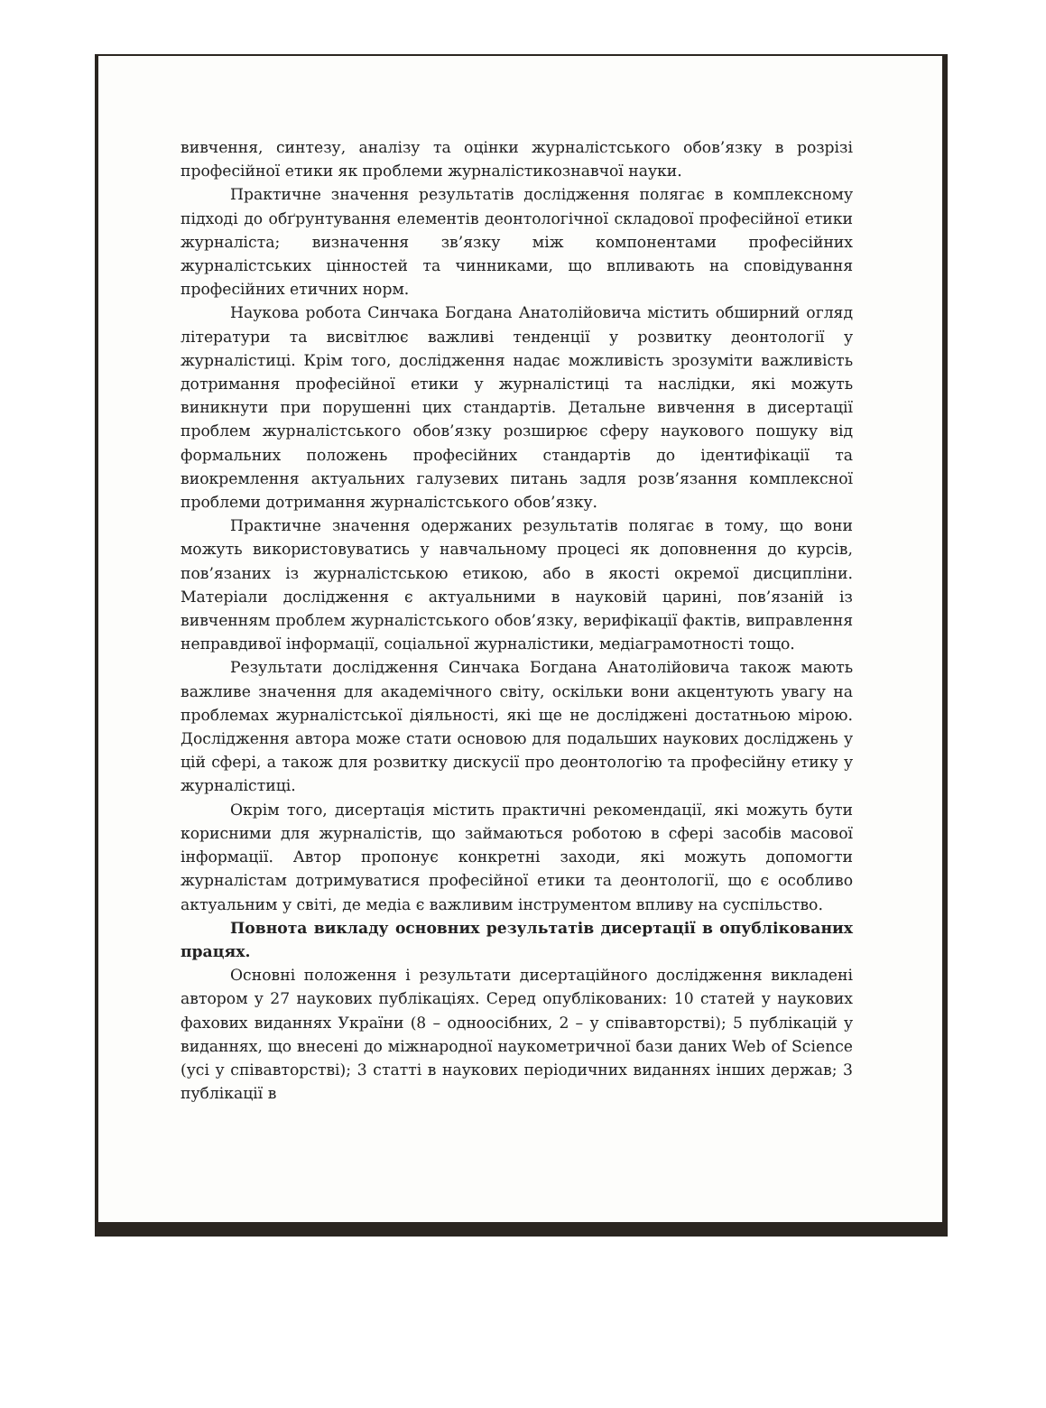вивчення, синтезу, аналізу та оцінки журналістського обов’язку в розрізі професійної етики як проблеми журналістикознавчої науки.
Практичне значення результатів дослідження полягає в комплексному підході до обґрунтування елементів деонтологічної складової професійної етики журналіста; визначення зв’язку між компонентами професійних журналістських цінностей та чинниками, що впливають на сповідування професійних етичних норм.
Наукова робота Синчака Богдана Анатолійовича містить обширний огляд літератури та висвітлює важливі тенденції у розвитку деонтології у журналістиці. Крім того, дослідження надає можливість зрозуміти важливість дотримання професійної етики у журналістиці та наслідки, які можуть виникнути при порушенні цих стандартів. Детальне вивчення в дисертації проблем журналістського обов’язку розширює сферу наукового пошуку від формальних положень професійних стандартів до ідентифікації та виокремлення актуальних галузевих питань задля розв’язання комплексної проблеми дотримання журналістського обов’язку.
Практичне значення одержаних результатів полягає в тому, що вони можуть використовуватись у навчальному процесі як доповнення до курсів, пов’язаних із журналістською етикою, або в якості окремої дисципліни. Матеріали дослідження є актуальними в науковій царині, пов’язаній із вивченням проблем журналістського обов’язку, верифікації фактів, виправлення неправдивої інформації, соціальної журналістики, медіаграмотності тощо.
Результати дослідження Синчака Богдана Анатолійовича також мають важливе значення для академічного світу, оскільки вони акцентують увагу на проблемах журналістської діяльності, які ще не досліджені достатньою мірою. Дослідження автора може стати основою для подальших наукових досліджень у цій сфері, а також для розвитку дискусії про деонтологію та професійну етику у журналістиці.
Окрім того, дисертація містить практичні рекомендації, які можуть бути корисними для журналістів, що займаються роботою в сфері засобів масової інформації. Автор пропонує конкретні заходи, які можуть допомогти журналістам дотримуватися професійної етики та деонтології, що є особливо актуальним у світі, де медіа є важливим інструментом впливу на суспільство.
Повнота викладу основних результатів дисертації в опублікованих працях.
Основні положення і результати дисертаційного дослідження викладені автором у 27 наукових публікаціях. Серед опублікованих: 10 статей у наукових фахових виданнях України (8 – одноосібних, 2 – у співавторстві); 5 публікацій у виданнях, що внесені до міжнародної наукометричної бази даних Web of Science (усі у співавторстві); 3 статті в наукових періодичних виданнях інших держав; 3 публікації в